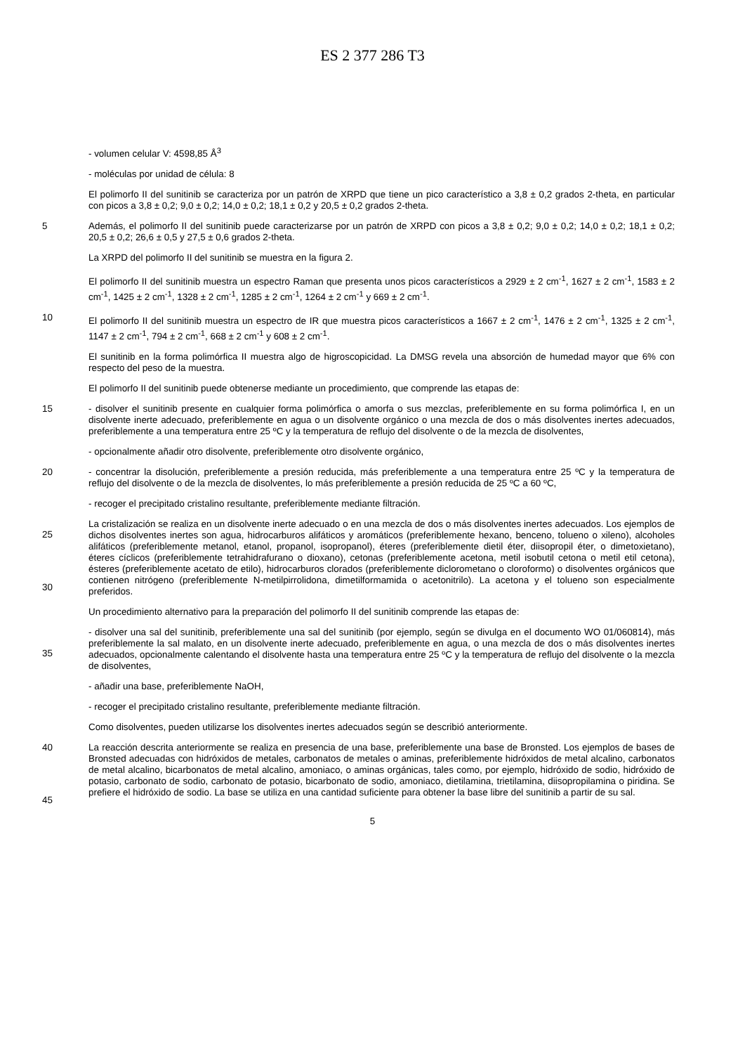ES 2 377 286 T3
- volumen celular V: 4598,85 Å<sup>3</sup>
- moléculas por unidad de célula: 8
El polimorfo II del sunitinib se caracteriza por un patrón de XRPD que tiene un pico característico a 3,8 ± 0,2 grados 2-theta, en particular con picos a 3,8 ± 0,2; 9,0 ± 0,2; 14,0 ± 0,2; 18,1 ± 0,2 y 20,5 ± 0,2 grados 2-theta.
5
Además, el polimorfo II del sunitinib puede caracterizarse por un patrón de XRPD con picos a 3,8 ± 0,2; 9,0 ± 0,2; 14,0 ± 0,2; 18,1 ± 0,2; 20,5 ± 0,2; 26,6 ± 0,5 y 27,5 ± 0,6 grados 2-theta.
La XRPD del polimorfo II del sunitinib se muestra en la figura 2.
El polimorfo II del sunitinib muestra un espectro Raman que presenta unos picos característicos a 2929 ± 2 cm<sup>-1</sup>, 1627 ± 2 cm<sup>-1</sup>, 1583 ± 2 cm<sup>-1</sup>, 1425 ± 2 cm<sup>-1</sup>, 1328 ± 2 cm<sup>-1</sup>, 1285 ± 2 cm<sup>-1</sup>, 1264 ± 2 cm<sup>-1</sup> y 669 ± 2 cm<sup>-1</sup>.
10
El polimorfo II del sunitinib muestra un espectro de IR que muestra picos característicos a 1667 ± 2 cm<sup>-1</sup>, 1476 ± 2 cm<sup>-1</sup>, 1325 ± 2 cm<sup>-1</sup>, 1147 ± 2 cm<sup>-1</sup>, 794 ± 2 cm<sup>-1</sup>, 668 ± 2 cm<sup>-1</sup> y 608 ± 2 cm<sup>-1</sup>.
El sunitinib en la forma polimórfica II muestra algo de higroscopicidad. La DMSG revela una absorción de humedad mayor que 6% con respecto del peso de la muestra.
El polimorfo II del sunitinib puede obtenerse mediante un procedimiento, que comprende las etapas de:
15
- disolver el sunitinib presente en cualquier forma polimórfica o amorfa o sus mezclas, preferiblemente en su forma polimórfica I, en un disolvente inerte adecuado, preferiblemente en agua o un disolvente orgánico o una mezcla de dos o más disolventes inertes adecuados, preferiblemente a una temperatura entre 25 ºC y la temperatura de reflujo del disolvente o de la mezcla de disolventes,
- opcionalmente añadir otro disolvente, preferiblemente otro disolvente orgánico,
20
- concentrar la disolución, preferiblemente a presión reducida, más preferiblemente a una temperatura entre 25 ºC y la temperatura de reflujo del disolvente o de la mezcla de disolventes, lo más preferiblemente a presión reducida de 25 ºC a 60 ºC,
- recoger el precipitado cristalino resultante, preferiblemente mediante filtración.
25
30
La cristalización se realiza en un disolvente inerte adecuado o en una mezcla de dos o más disolventes inertes adecuados. Los ejemplos de dichos disolventes inertes son agua, hidrocarburos alifáticos y aromáticos (preferiblemente hexano, benceno, tolueno o xileno), alcoholes alifáticos (preferiblemente metanol, etanol, propanol, isopropanol), éteres (preferiblemente dietil éter, diisopropil éter, o dimetoxietano), éteres cíclicos (preferiblemente tetrahidrafurano o dioxano), cetonas (preferiblemente acetona, metil isobutil cetona o metil etil cetona), ésteres (preferiblemente acetato de etilo), hidrocarburos clorados (preferiblemente diclorometano o cloroformo) o disolventes orgánicos que contienen nitrógeno (preferiblemente N-metilpirrolidona, dimetilformamida o acetonitrilo). La acetona y el tolueno son especialmente preferidos.
Un procedimiento alternativo para la preparación del polimorfo II del sunitinib comprende las etapas de:
35
- disolver una sal del sunitinib, preferiblemente una sal del sunitinib (por ejemplo, según se divulga en el documento WO 01/060814), más preferiblemente la sal malato, en un disolvente inerte adecuado, preferiblemente en agua, o una mezcla de dos o más disolventes inertes adecuados, opcionalmente calentando el disolvente hasta una temperatura entre 25 ºC y la temperatura de reflujo del disolvente o la mezcla de disolventes,
- añadir una base, preferiblemente NaOH,
- recoger el precipitado cristalino resultante, preferiblemente mediante filtración.
Como disolventes, pueden utilizarse los disolventes inertes adecuados según se describió anteriormente.
40
45
La reacción descrita anteriormente se realiza en presencia de una base, preferiblemente una base de Bronsted. Los ejemplos de bases de Bronsted adecuadas con hidróxidos de metales, carbonatos de metales o aminas, preferiblemente hidróxidos de metal alcalino, carbonatos de metal alcalino, bicarbonatos de metal alcalino, amoniaco, o aminas orgánicas, tales como, por ejemplo, hidróxido de sodio, hidróxido de potasio, carbonato de sodio, carbonato de potasio, bicarbonato de sodio, amoniaco, dietilamina, trietilamina, diisopropilamina o piridina. Se prefiere el hidróxido de sodio. La base se utiliza en una cantidad suficiente para obtener la base libre del sunitinib a partir de su sal.
5